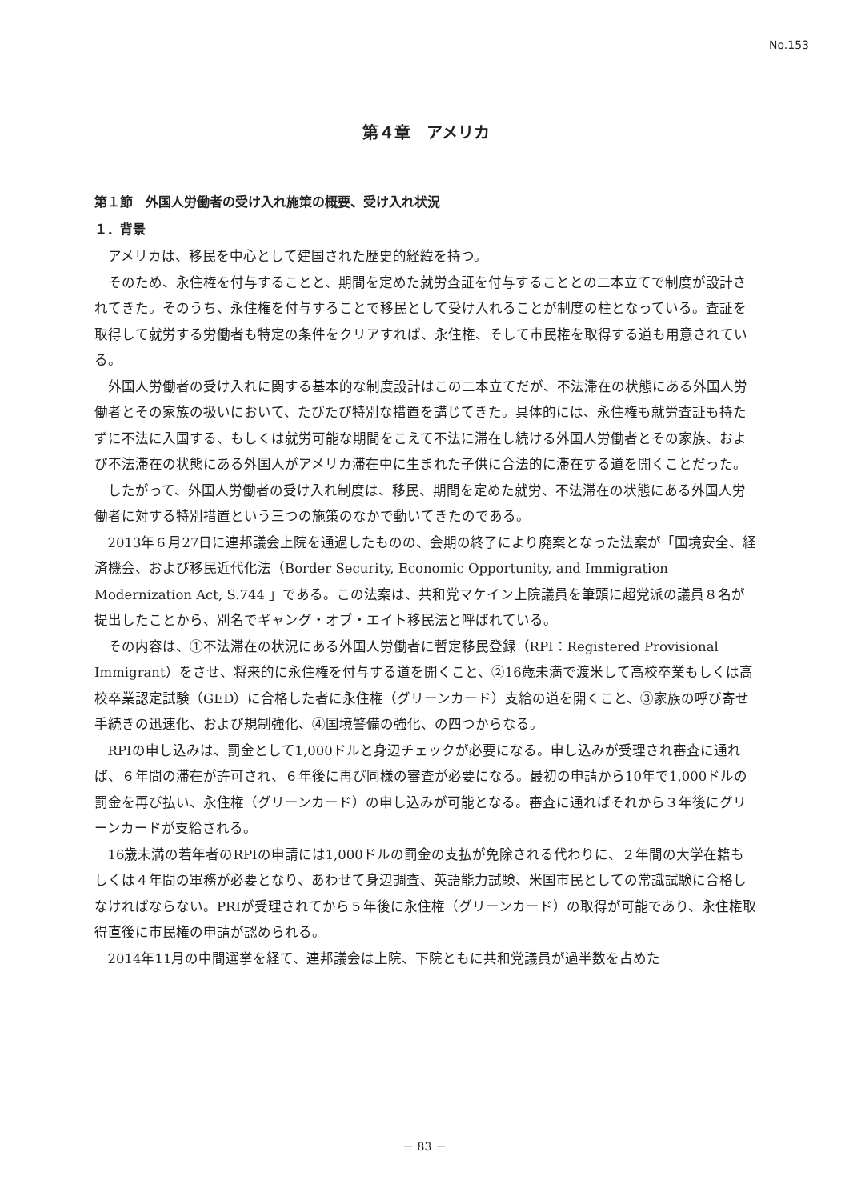No.153
第４章　アメリカ
第１節　外国人労働者の受け入れ施策の概要、受け入れ状況
１．背景
アメリカは、移民を中心として建国された歴史的経緯を持つ。
そのため、永住権を付与することと、期間を定めた就労査証を付与することとの二本立てで制度が設計されてきた。そのうち、永住権を付与することで移民として受け入れることが制度の柱となっている。査証を取得して就労する労働者も特定の条件をクリアすれば、永住権、そして市民権を取得する道も用意されている。
外国人労働者の受け入れに関する基本的な制度設計はこの二本立てだが、不法滞在の状態にある外国人労働者とその家族の扱いにおいて、たびたび特別な措置を講じてきた。具体的には、永住権も就労査証も持たずに不法に入国する、もしくは就労可能な期間をこえて不法に滞在し続ける外国人労働者とその家族、および不法滞在の状態にある外国人がアメリカ滞在中に生まれた子供に合法的に滞在する道を開くことだった。
したがって、外国人労働者の受け入れ制度は、移民、期間を定めた就労、不法滞在の状態にある外国人労働者に対する特別措置という三つの施策のなかで動いてきたのである。
2013年６月27日に連邦議会上院を通過したものの、会期の終了により廃案となった法案が「国境安全、経済機会、および移民近代化法（Border Security, Economic Opportunity, and Immigration Modernization Act, S.744 」である。この法案は、共和党マケイン上院議員を筆頭に超党派の議員８名が提出したことから、別名でギャング・オブ・エイト移民法と呼ばれている。
その内容は、①不法滞在の状況にある外国人労働者に暫定移民登録（RPI：Registered Provisional Immigrant）をさせ、将来的に永住権を付与する道を開くこと、②16歳未満で渡米して高校卒業もしくは高校卒業認定試験（GED）に合格した者に永住権（グリーンカード）支給の道を開くこと、③家族の呼び寄せ手続きの迅速化、および規制強化、④国境警備の強化、の四つからなる。
RPIの申し込みは、罰金として1,000ドルと身辺チェックが必要になる。申し込みが受理され審査に通れば、６年間の滞在が許可され、６年後に再び同様の審査が必要になる。最初の申請から10年で1,000ドルの罰金を再び払い、永住権（グリーンカード）の申し込みが可能となる。審査に通ればそれから３年後にグリーンカードが支給される。
16歳未満の若年者のRPIの申請には1,000ドルの罰金の支払が免除される代わりに、２年間の大学在籍もしくは４年間の軍務が必要となり、あわせて身辺調査、英語能力試験、米国市民としての常識試験に合格しなければならない。PRIが受理されてから５年後に永住権（グリーンカード）の取得が可能であり、永住権取得直後に市民権の申請が認められる。
2014年11月の中間選挙を経て、連邦議会は上院、下院ともに共和党議員が過半数を占めた
－ 83 －